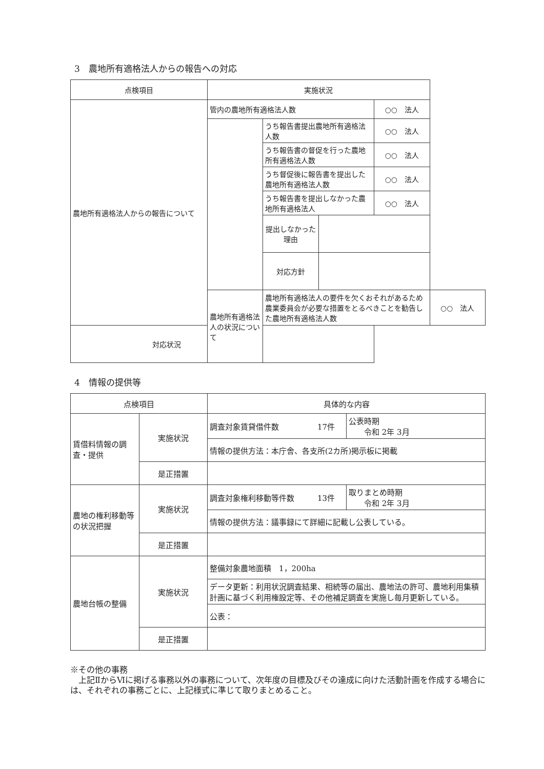3　農地所有適格法人からの報告への対応
| 点検項目 | 実施状況 | | | | |
| --- | --- | --- | --- | --- | --- |
| 農地所有適格法人からの報告について | 管内の農地所有適格法人数 | | | ○○ 法人 | |
| | | うち報告書提出農地所有適格法人数 | | ○○ 法人 | |
| | | うち報告書の督促を行った農地所有適格法人数 | | ○○ 法人 | |
| | | うち督促後に報告書を提出した農地所有適格法人数 | | ○○ 法人 | |
| | | うち報告書を提出しなかった農地所有適格法人 | | ○○ 法人 | |
| | | 提出しなかった理由 | | | |
| | | 対応方針 | | | |
| | 農地所有適格法人の状況について | 農地所有適格法人の要件を欠くおそれがあるため農業委員会が必要な措置をとるべきことを勧告した農地所有適格法人数 | | | ○○ 法人 |
| 対応状況 | | | | | |
4　情報の提供等
| 点検項目 | | 具体的な内容 | |
| --- | --- | --- | --- |
| 賃借料情報の調査・提供 | 実施状況 | 調査対象賃貸借件数 17件 | 公表時期 令和 2年 3月 |
| | | 情報の提供方法：本庁舎、各支所(2カ所)掲示板に掲載 | |
| | 是正措置 | | |
| 農地の権利移動等の状況把握 | 実施状況 | 調査対象権利移動等件数 13件 | 取りまとめ時期 令和 2年 3月 |
| | | 情報の提供方法：議事録にて詳細に記載し公表している。 | |
| | 是正措置 | | |
| 農地台帳の整備 | 実施状況 | 整備対象農地面積 1，200ha | |
| | | データ更新：利用状況調査結果、相続等の届出、農地法の許可、農地利用集積計画に基づく利用権設定等、その他補足調査を実施し毎月更新している。 | |
| | | 公表： | |
| | 是正措置 | | |
※その他の事務
　上記ⅡからⅥに掲げる事務以外の事務について、次年度の目標及びその達成に向けた活動計画を作成する場合には、それぞれの事務ごとに、上記様式に準じて取りまとめること。